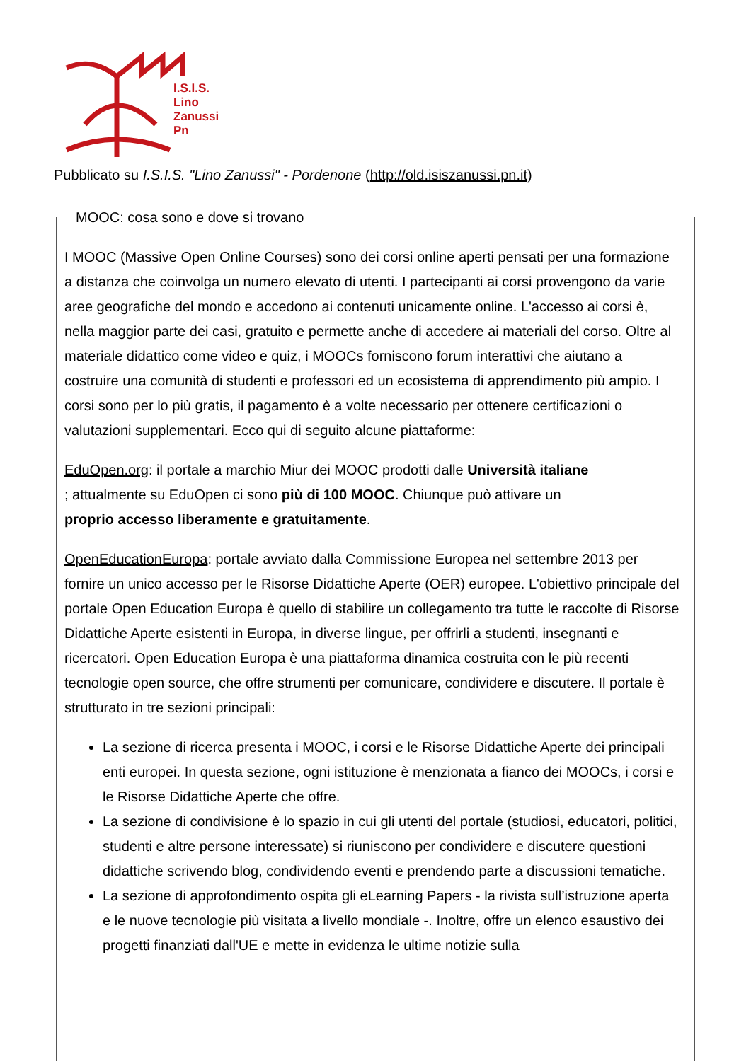I.S.I.S.
Lino
Zanussi
Pn
Pubblicato su I.S.I.S. "Lino Zanussi" - Pordenone (http://old.isiszanussi.pn.it)
MOOC: cosa sono e dove si trovano
I MOOC (Massive Open Online Courses) sono dei corsi online aperti pensati per una formazione a distanza che coinvolga un numero elevato di utenti. I partecipanti ai corsi provengono da varie aree geografiche del mondo e accedono ai contenuti unicamente online. L'accesso ai corsi è, nella maggior parte dei casi, gratuito e permette anche di accedere ai materiali del corso. Oltre al materiale didattico come video e quiz, i MOOCs forniscono forum interattivi che aiutano a costruire una comunità di studenti e professori ed un ecosistema di apprendimento più ampio. I corsi sono per lo più gratis, il pagamento è a volte necessario per ottenere certificazioni o valutazioni supplementari. Ecco qui di seguito alcune piattaforme:
EduOpen.org: il portale a marchio Miur dei MOOC prodotti dalle Università italiane
; attualmente su EduOpen ci sono più di 100 MOOC. Chiunque può attivare un
proprio accesso liberamente e gratuitamente.
OpenEducationEuropa: portale avviato dalla Commissione Europea nel settembre 2013 per fornire un unico accesso per le Risorse Didattiche Aperte (OER) europee. L'obiettivo principale del portale Open Education Europa è quello di stabilire un collegamento tra tutte le raccolte di Risorse Didattiche Aperte esistenti in Europa, in diverse lingue, per offrirli a studenti, insegnanti e ricercatori. Open Education Europa è una piattaforma dinamica costruita con le più recenti tecnologie open source, che offre strumenti per comunicare, condividere e discutere. Il portale è strutturato in tre sezioni principali:
La sezione di ricerca presenta i MOOC, i corsi e le Risorse Didattiche Aperte dei principali enti europei. In questa sezione, ogni istituzione è menzionata a fianco dei MOOCs, i corsi e le Risorse Didattiche Aperte che offre.
La sezione di condivisione è lo spazio in cui gli utenti del portale (studiosi, educatori, politici, studenti e altre persone interessate) si riuniscono per condividere e discutere questioni didattiche scrivendo blog, condividendo eventi e prendendo parte a discussioni tematiche.
La sezione di approfondimento ospita gli eLearning Papers - la rivista sull’istruzione aperta e le nuove tecnologie più visitata a livello mondiale -. Inoltre, offre un elenco esaustivo dei progetti finanziati dall'UE e mette in evidenza le ultime notizie sulla